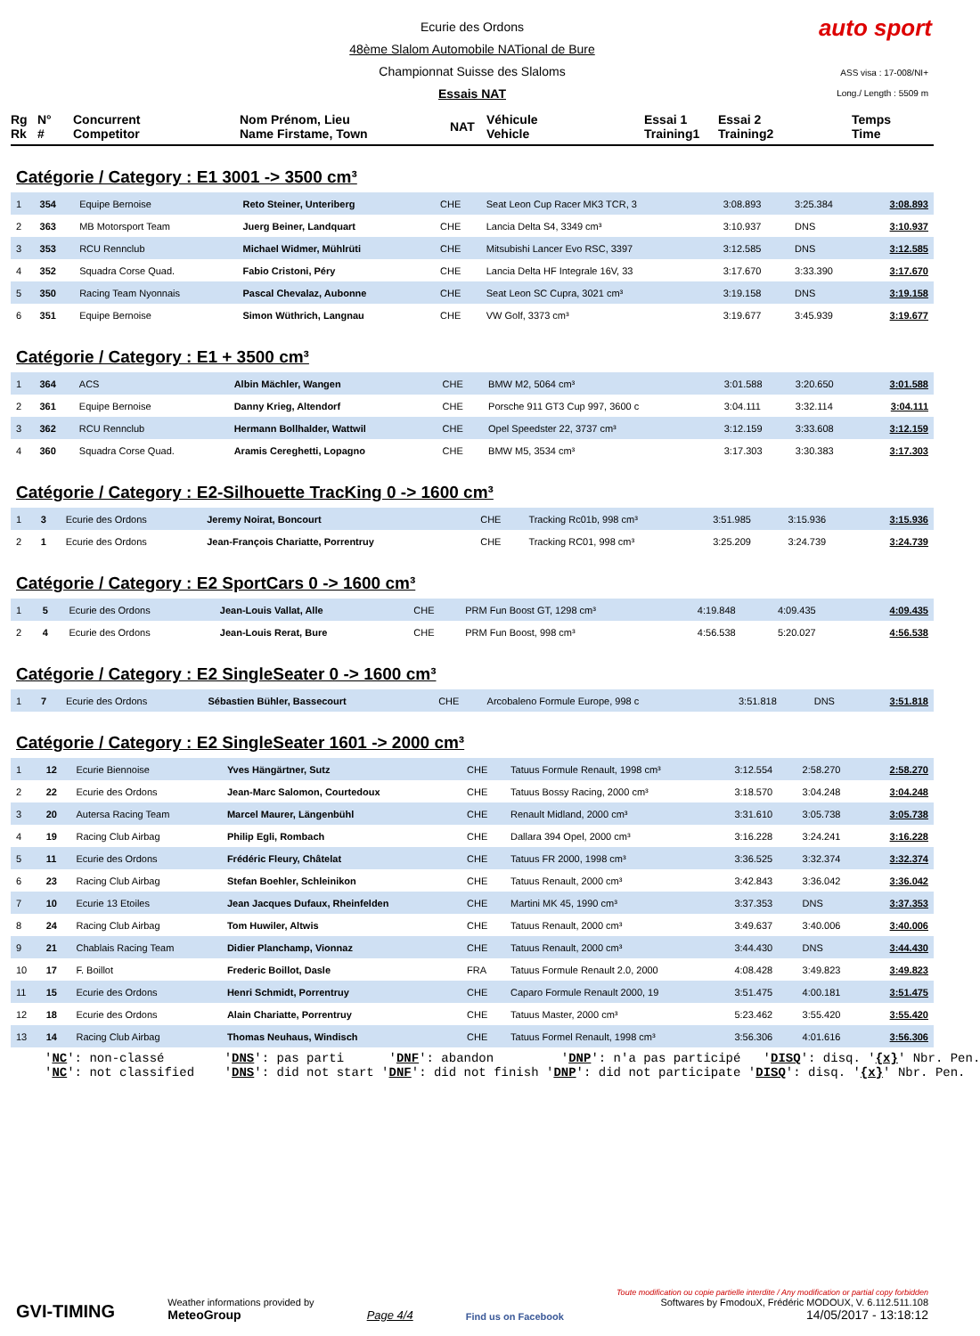auto sport
Ecurie des Ordons
48ème Slalom Automobile NATional de Bure
Championnat Suisse des Slaloms
Essais NAT
ASS visa : 17-008/NI+
Long./ Length : 5509 m
Rg
Rk
N°
#
Concurrent
Competitor
Nom Prénom, Lieu
Name Firstame, Town
NAT
Véhicule
Vehicle
Essai 1
Training1
Essai 2
Training2
Temps
Time
Catégorie / Category : E1 3001 -> 3500 cm³
| 1 | 354 | Equipe Bernoise | Reto Steiner, Unteriberg | CHE | Seat Leon Cup Racer MK3 TCR, 3 | 3:08.893 | 3:25.384 | 3:08.893 |
| 2 | 363 | MB Motorsport Team | Juerg Beiner, Landquart | CHE | Lancia Delta S4, 3349 cm³ | 3:10.937 | DNS | 3:10.937 |
| 3 | 353 | RCU Rennclub | Michael Widmer, Mühlrüti | CHE | Mitsubishi Lancer Evo RSC, 3397 | 3:12.585 | DNS | 3:12.585 |
| 4 | 352 | Squadra Corse Quad. | Fabio Cristoni, Péry | CHE | Lancia Delta HF Integrale 16V, 33 | 3:17.670 | 3:33.390 | 3:17.670 |
| 5 | 350 | Racing Team Nyonnais | Pascal Chevalaz, Aubonne | CHE | Seat Leon SC Cupra, 3021 cm³ | 3:19.158 | DNS | 3:19.158 |
| 6 | 351 | Equipe Bernoise | Simon Wüthrich, Langnau | CHE | VW Golf, 3373 cm³ | 3:19.677 | 3:45.939 | 3:19.677 |
Catégorie / Category : E1 + 3500 cm³
| 1 | 364 | ACS | Albin Mächler, Wangen | CHE | BMW M2, 5064 cm³ | 3:01.588 | 3:20.650 | 3:01.588 |
| 2 | 361 | Equipe Bernoise | Danny Krieg, Altendorf | CHE | Porsche 911 GT3 Cup 997, 3600 c | 3:04.111 | 3:32.114 | 3:04.111 |
| 3 | 362 | RCU Rennclub | Hermann Bollhalder, Wattwil | CHE | Opel Speedster 22, 3737 cm³ | 3:12.159 | 3:33.608 | 3:12.159 |
| 4 | 360 | Squadra Corse Quad. | Aramis Cereghetti, Lopagno | CHE | BMW M5, 3534 cm³ | 3:17.303 | 3:30.383 | 3:17.303 |
Catégorie / Category : E2-Silhouette TracKing 0 -> 1600 cm³
| 1 | 3 | Ecurie des Ordons | Jeremy Noirat, Boncourt | CHE | Tracking Rc01b, 998 cm³ | 3:51.985 | 3:15.936 | 3:15.936 |
| 2 | 1 | Ecurie des Ordons | Jean-François Chariatte, Porrentruy | CHE | Tracking RC01, 998 cm³ | 3:25.209 | 3:24.739 | 3:24.739 |
Catégorie / Category : E2 SportCars 0 -> 1600 cm³
| 1 | 5 | Ecurie des Ordons | Jean-Louis Vallat, Alle | CHE | PRM Fun Boost GT, 1298 cm³ | 4:19.848 | 4:09.435 | 4:09.435 |
| 2 | 4 | Ecurie des Ordons | Jean-Louis Rerat, Bure | CHE | PRM Fun Boost, 998 cm³ | 4:56.538 | 5:20.027 | 4:56.538 |
Catégorie / Category : E2 SingleSeater 0 -> 1600 cm³
| 1 | 7 | Ecurie des Ordons | Sébastien Bühler, Bassecourt | CHE | Arcobaleno Formule Europe, 998 c | 3:51.818 | DNS | 3:51.818 |
Catégorie / Category : E2 SingleSeater 1601 -> 2000 cm³
| 1 | 12 | Ecurie Biennoise | Yves Hängärtner, Sutz | CHE | Tatuus Formule Renault, 1998 cm³ | 3:12.554 | 2:58.270 | 2:58.270 |
| 2 | 22 | Ecurie des Ordons | Jean-Marc Salomon, Courtedoux | CHE | Tatuus Bossy Racing, 2000 cm³ | 3:18.570 | 3:04.248 | 3:04.248 |
| 3 | 20 | Autersa Racing Team | Marcel Maurer, Längenbühl | CHE | Renault Midland, 2000 cm³ | 3:31.610 | 3:05.738 | 3:05.738 |
| 4 | 19 | Racing Club Airbag | Philip Egli, Rombach | CHE | Dallara 394 Opel, 2000 cm³ | 3:16.228 | 3:24.241 | 3:16.228 |
| 5 | 11 | Ecurie des Ordons | Frédéric Fleury, Châtelat | CHE | Tatuus FR 2000, 1998 cm³ | 3:36.525 | 3:32.374 | 3:32.374 |
| 6 | 23 | Racing Club Airbag | Stefan Boehler, Schleinikon | CHE | Tatuus Renault, 2000 cm³ | 3:42.843 | 3:36.042 | 3:36.042 |
| 7 | 10 | Ecurie 13 Etoiles | Jean Jacques Dufaux, Rheinfelden | CHE | Martini MK 45, 1990 cm³ | 3:37.353 | DNS | 3:37.353 |
| 8 | 24 | Racing Club Airbag | Tom Huwiler, Altwis | CHE | Tatuus Renault, 2000 cm³ | 3:49.637 | 3:40.006 | 3:40.006 |
| 9 | 21 | Chablais Racing Team | Didier Planchamp, Vionnaz | CHE | Tatuus Renault, 2000 cm³ | 3:44.430 | DNS | 3:44.430 |
| 10 | 17 | F. Boillot | Frederic Boillot, Dasle | FRA | Tatuus Formule Renault 2.0, 2000 | 4:08.428 | 3:49.823 | 3:49.823 |
| 11 | 15 | Ecurie des Ordons | Henri Schmidt, Porrentruy | CHE | Caparo Formule Renault 2000, 19 | 3:51.475 | 4:00.181 | 3:51.475 |
| 12 | 18 | Ecurie des Ordons | Alain Chariatte, Porrentruy | CHE | Tatuus Master, 2000 cm³ | 5:23.462 | 3:55.420 | 3:55.420 |
| 13 | 14 | Racing Club Airbag | Thomas Neuhaus, Windisch | CHE | Tatuus Formel Renault, 1998 cm³ | 3:56.306 | 4:01.616 | 3:56.306 |
'NC': non-classé 'DNS': pas parti 'DNF': abandon 'DNP': n'a pas participé 'DISQ': disq. '{x}' Nbr. Pen. 'NC': not classified 'DNS': did not start 'DNF': did not finish 'DNP': did not participate 'DISQ': disq. '{x}' Nbr. Pen.
GVI-TIMING
Weather informations provided by
MeteoGroup
Page 4/4
Find us on Facebook
Toute modification ou copie partielle interdite / Any modification or partial copy forbidden
Softwares by FmodouX, Frédéric MODOUX, V. 6.112.511.108
14/05/2017 - 13:18:12